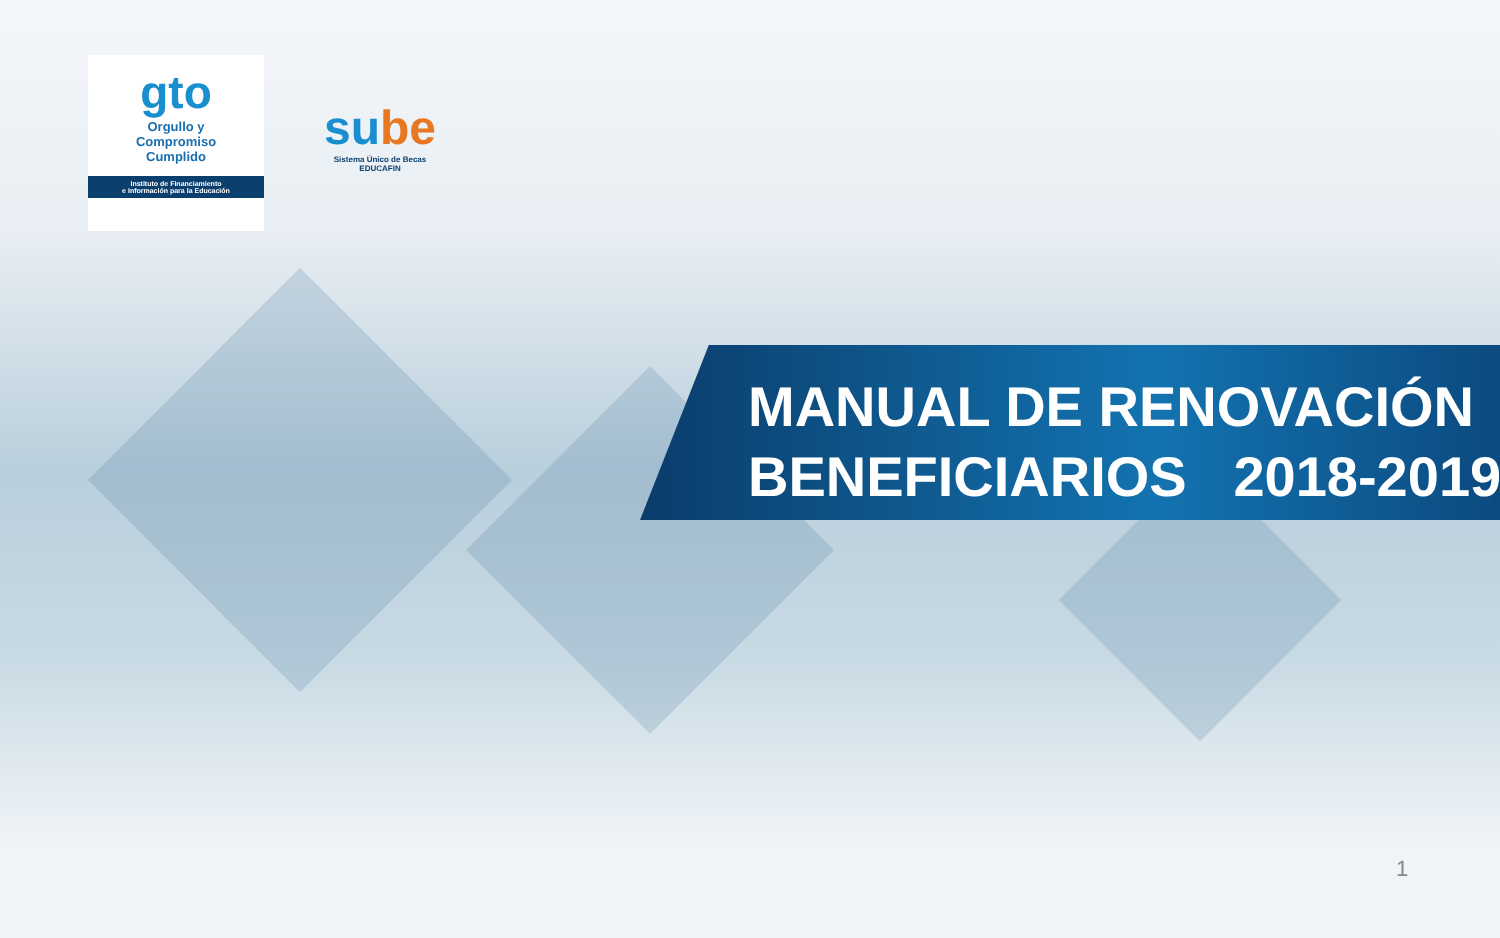gto
Orgullo y
Compromiso
Cumplido
Instituto de Financiamiento
e Información para la Educación
sube
Sistema Único de Becas
EDUCAFIN
MANUAL DE RENOVACIÓN BENEFICIARIOS 2018-2019
1